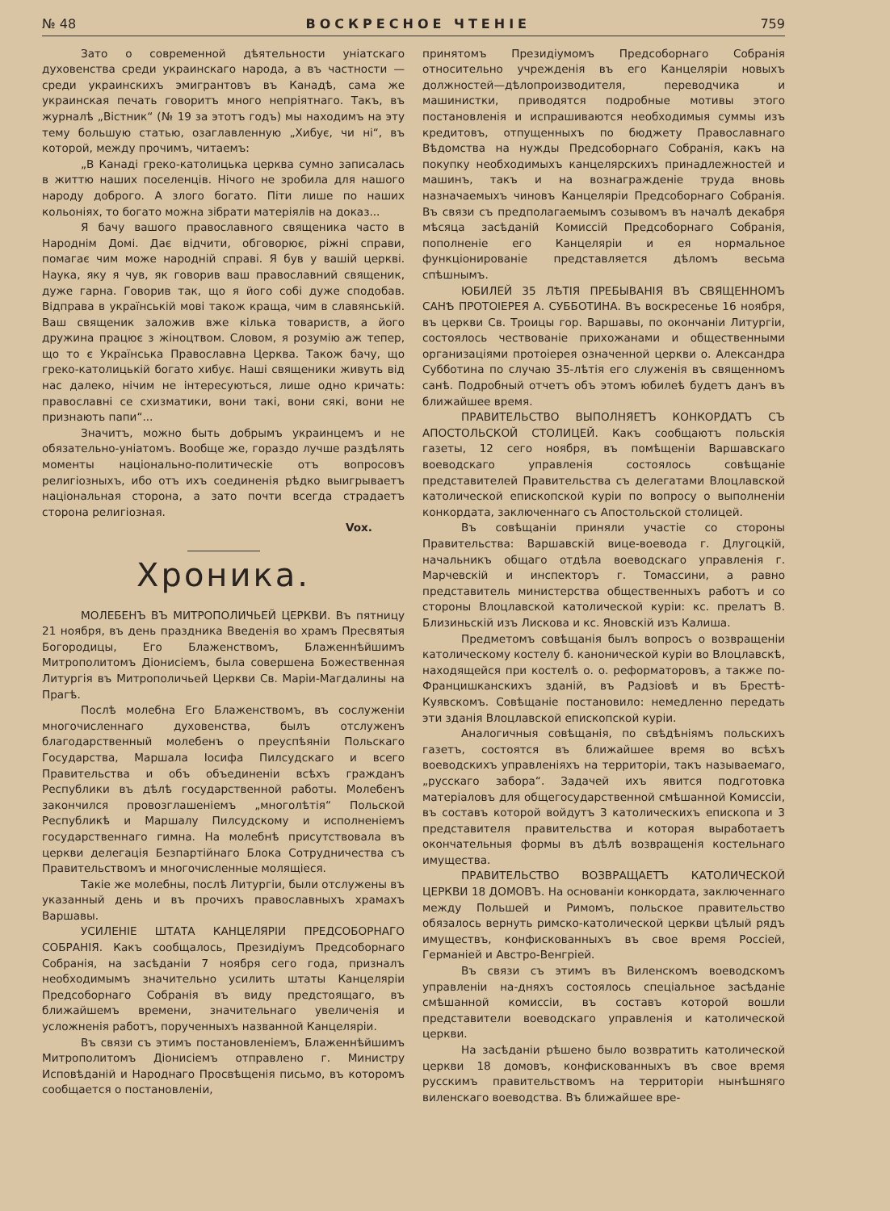№ 48 ВОСКРЕСНОЕ ЧТЕНІЕ 759
Зато о современной дѣятельности уніатскаго духовенства среди украинскаго народа, а въ частности —среди украинскихъ эмигрантовъ въ Канадѣ, сама же украинская печать говоритъ много непріятнаго. Такъ, въ журналѣ „Вістник“ (№ 19 за этотъ годъ) мы находимъ на эту тему большую статью, озаглавленную „Хибує, чи ні“, въ которой, между прочимъ, читаемъ:
„В Канаді греко-католицька церква сумно записалась в життю наших поселенців. Нічого не зробила для нашого народу доброго. А злого богато. Піти лише по наших кольоніях, то богато можна зібрати матеріялів на доказ...
Я бачу вашого православного священика часто в Народнім Домі. Дає відчити, обговорює, ріжні справи, помагає чим може народній справі. Я був у вашій церкві. Наука, яку я чув, як говорив ваш православний священик, дуже гарна. Говорив так, що я його собі дуже сподобав. Відправа в українській мові також краща, чим в славянській. Ваш священик заложив вже кілька товариств, а його дружина працює з жіноцтвом. Словом, я розумію аж тепер, що то є Українська Православна Церква. Також бачу, що греко-католицькій богато хибує. Наші священики живуть від нас далеко, нічим не інтересуються, лише одно кричать: православні се схизматики, вони такі, вони сякі, вони не признають папи“...
Значитъ, можно быть добрымъ украинцемъ и не обязательно-уніатомъ. Вообще же, гораздо лучше раздѣлять моменты національно-политическіе отъ вопросовъ религіозныхъ, ибо отъ ихъ соединенія рѣдко выигрываетъ національная сторона, а зато почти всегда страдаетъ сторона религіозная.
Vox.
Хроника.
МОЛЕБЕНЪ ВЪ МИТРОПОЛИЧЬЕЙ ЦЕРКВИ. Въ пятницу 21 ноября, въ день праздника Введенія во храмъ Пресвятыя Богородицы, Его Блаженствомъ, Блаженнѣйшимъ Митрополитомъ Діонисіемъ, была совершена Божественная Литургія въ Митрополичьей Церкви Св. Маріи-Магдалины на Прагѣ.
Послѣ молебна Его Блаженствомъ, въ сослуженіи многочисленнаго духовенства, былъ отслуженъ благодарственный молебенъ о преуспѣяніи Польскаго Государства, Маршала Іосифа Пилсудскаго и всего Правительства и объ объединеніи всѣхъ гражданъ Республики въ дѣлѣ государственной работы. Молебенъ закончился провозглашеніемъ „многолѣтія“ Польской Республикѣ и Маршалу Пилсудскому и исполненіемъ государственнаго гимна. На молебнѣ присутствовала въ церкви делегація Безпартійнаго Блока Сотрудничества съ Правительствомъ и многочисленные молящіеся.
Такіе же молебны, послѣ Литургіи, были отслужены въ указанный день и въ прочихъ православныхъ храмахъ Варшавы.
УСИЛЕНІЕ ШТАТА КАНЦЕЛЯРІИ ПРЕДСОБОРНАГО СОБРАНІЯ. Какъ сообщалось, Президіумъ Предсоборнаго Собранія, на засѣданіи 7 ноября сего года, призналъ необходимымъ значительно усилить штаты Канцеляріи Предсоборнаго Собранія въ виду предстоящаго, въ ближайшемъ времени, значительнаго увеличенія и усложненія работъ, порученныхъ названной Канцеляріи.
Въ связи съ этимъ постановленіемъ, Блаженнѣйшимъ Митрополитомъ Діонисіемъ отправлено г. Министру Исповѣданій и Народнаго Просвѣщенія письмо, въ которомъ сообщается о постановленіи,
принятомъ Президіумомъ Предсоборнаго Собранія относительно учрежденія въ его Канцеляріи новыхъ должностей—дѣлопроизводителя, переводчика и машинистки, приводятся подробные мотивы этого постановленія и испрашиваются необходимыя суммы изъ кредитовъ, отпущенныхъ по бюджету Православнаго Вѣдомства на нужды Предсоборнаго Собранія, какъ на покупку необходимыхъ канцелярскихъ принадлежностей и машинъ, такъ и на вознагражденіе труда вновь назначаемыхъ чиновъ Канцеляріи Предсоборнаго Собранія. Въ связи съ предполагаемымъ созывомъ въ началѣ декабря мѣсяца засѣданій Комиссій Предсоборнаго Собранія, пополненіе его Канцеляріи и ея нормальное функціонированіе представляется дѣломъ весьма спѣшнымъ.
ЮБИЛЕЙ 35 ЛѢТІЯ ПРЕБЫВАНІЯ ВЪ СВЯЩЕННОМЪ САНѢ ПРОТОІЕРЕЯ А. СУББОТИНА. Въ воскресенье 16 ноября, въ церкви Св. Троицы гор. Варшавы, по окончаніи Литургіи, состоялось чествованіе прихожанами и общественными организаціями протоіерея означенной церкви о. Александра Субботина по случаю 35-лѣтія его служенія въ священномъ санѣ. Подробный отчетъ объ этомъ юбилеѣ будетъ данъ въ ближайшее время.
ПРАВИТЕЛЬСТВО ВЫПОЛНЯЕТЪ КОНКОРДАТЪ СЪ АПОСТОЛЬСКОЙ СТОЛИЦЕЙ. Какъ сообщаютъ польскія газеты, 12 сего ноября, въ помѣщеніи Варшавскаго воеводскаго управленія состоялось совѣщаніе представителей Правительства съ делегатами Влоцлавской католической епископской куріи по вопросу о выполненіи конкордата, заключеннаго съ Апостольской столицей.
Въ совѣщаніи приняли участіе со стороны Правительства: Варшавскій вице-воевода г. Длугоцкій, начальникъ общаго отдѣла воеводскаго управленія г. Марчевскій и инспекторъ г. Томассини, а равно представитель министерства общественныхъ работъ и со стороны Влоцлавской католической куріи: кс. прелатъ В. Близиньскій изъ Лискова и кс. Яновскій изъ Калиша.
Предметомъ совѣщанія былъ вопросъ о возвращеніи католическому костелу б. канонической куріи во Влоцлавскѣ, находящейся при костелѣ о. о. реформаторовъ, а также по-Францишканскихъ зданій, въ Радзіовѣ и въ Брестѣ-Куявскомъ. Совѣщаніе постановило: немедленно передать эти зданія Влоцлавской епископской куріи.
Аналогичныя совѣщанія, по свѣдѣніямъ польскихъ газетъ, состоятся въ ближайшее время во всѣхъ воеводскихъ управленіяхъ на территоріи, такъ называемаго, „русскаго забора“. Задачей ихъ явится подготовка матеріаловъ для общегосударственной смѣшанной Комиссіи, въ составъ которой войдутъ 3 католическихъ епископа и 3 представителя правительства и которая выработаетъ окончательныя формы въ дѣлѣ возвращенія костельнаго имущества.
ПРАВИТЕЛЬСТВО ВОЗВРАЩАЕТЪ КАТОЛИЧЕСКОЙ ЦЕРКВИ 18 ДОМОВЪ. На основаніи конкордата, заключеннаго между Польшей и Римомъ, польское правительство обязалось вернуть римско-католической церкви цѣлый рядъ имуществъ, конфискованныхъ въ свое время Россіей, Германіей и Австро-Венгріей.
Въ связи съ этимъ въ Виленскомъ воеводскомъ управленіи на-дняхъ состоялось спеціальное засѣданіе смѣшанной комиссіи, въ составъ которой вошли представители воеводскаго управленія и католической церкви.
На засѣданіи рѣшено было возвратить католической церкви 18 домовъ, конфискованныхъ въ свое время русскимъ правительствомъ на территоріи нынѣшняго виленскаго воеводства. Въ ближайшее вре-